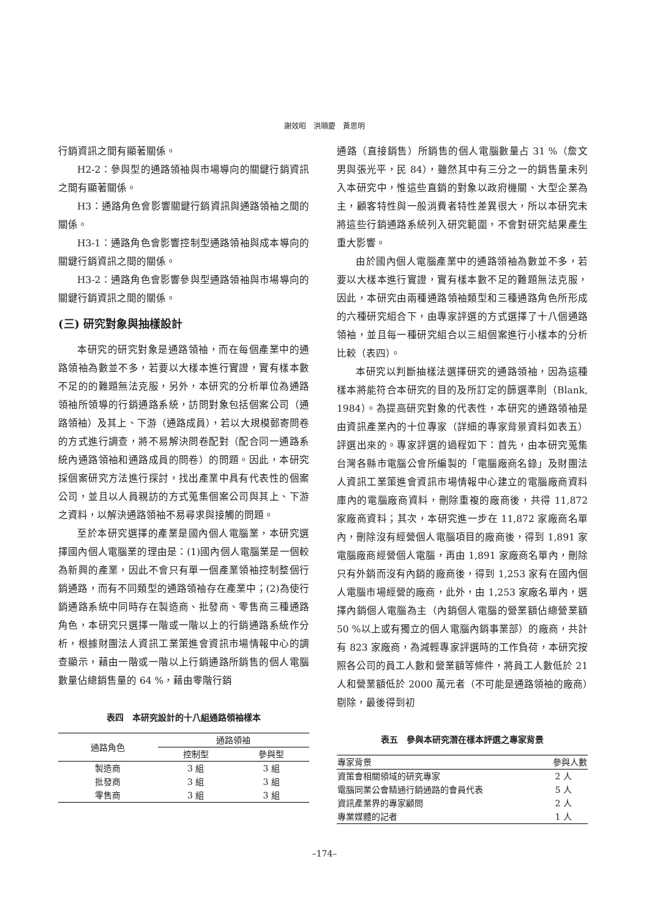謝效昭　洪順慶　黃思明
行銷資訊之間有顯著關係。
H2-2：參與型的通路領袖與市場導向的關鍵行銷資訊之間有顯著關係。
H3：通路角色會影響關鍵行銷資訊與通路領袖之間的關係。
H3-1：通路角色會影響控制型通路領袖與成本導向的關鍵行銷資訊之間的關係。
H3-2：通路角色會影響參與型通路領袖與市場導向的關鍵行銷資訊之間的關係。
(三) 研究對象與抽樣設計
本研究的研究對象是通路領袖，而在每個產業中的通路領袖為數並不多，若要以大樣本進行實證，實有樣本數不足的的難題無法克服，另外，本研究的分析單位為通路領袖所領導的行銷通路系統，訪問對象包括個案公司（通路領袖）及其上、下游（通路成員），若以大規模郵寄問卷的方式進行調查，將不易解決問卷配對（配合同一通路系統內通路領袖和通路成員的問卷）的問題。因此，本研究採個案研究方法進行探討，找出產業中具有代表性的個案公司，並且以人員親訪的方式蒐集個案公司與其上、下游之資料，以解決通路領袖不易尋求與接觸的問題。
至於本研究選擇的產業是國內個人電腦業，本研究選擇國內個人電腦業的理由是：(1)國內個人電腦業是一個較為新興的產業，因此不會只有單一個產業領袖控制整個行銷通路，而有不同類型的通路領袖存在產業中；(2)為使行銷通路系統中同時存在製造商、批發商、零售商三種通路角色，本研究只選擇一階或一階以上的行銷通路系統作分析，根據財團法人資訊工業策進會資訊市場情報中心的調查顯示，藉由一階或一階以上行銷通路所銷售的個人電腦數量佔總銷售量的 64 %，藉由零階行銷
表四　本研究設計的十八組通路領袖樣本
| 通路角色 | 通路領袖 | |
| --- | --- | --- |
| | 控制型 | 參與型 |
| 製造商 | 3 組 | 3 組 |
| 批發商 | 3 組 | 3 組 |
| 零售商 | 3 組 | 3 組 |
通路（直接銷售）所銷售的個人電腦數量占 31 %（詹文男與張光平，民 84），雖然其中有三分之一的銷售量未列入本研究中，惟這些直銷的對象以政府機關、大型企業為主，顧客特性與一般消費者特性差異很大，所以本研究未將這些行銷通路系統列入研究範圍，不會對研究結果產生重大影響。
由於國內個人電腦產業中的通路領袖為數並不多，若要以大樣本進行實證，實有樣本數不足的難題無法克服，因此，本研究由兩種通路領袖類型和三種通路角色所形成的六種研究組合下，由專家評選的方式選擇了十八個通路領袖，並且每一種研究組合以三組個案進行小樣本的分析比較（表四）。
本研究以判斷抽樣法選擇研究的通路領袖，因為這種樣本將能符合本研究的目的及所訂定的篩選準則（Blank, 1984）。為提高研究對象的代表性，本研究的通路領袖是由資訊產業內的十位專家（詳細的專家背景資料如表五）評選出來的。專家評選的過程如下：首先，由本研究蒐集台灣各縣市電腦公會所編製的「電腦廠商名錄」及財團法人資訊工業策進會資訊市場情報中心建立的電腦廠商資料庫內的電腦廠商資料，刪除重複的廠商後，共得 11,872 家廠商資料；其次，本研究進一步在 11,872 家廠商名單內，刪除沒有經營個人電腦項目的廠商後，得到 1,891 家電腦廠商經營個人電腦，再由 1,891 家廠商名單內，刪除只有外銷而沒有內銷的廠商後，得到 1,253 家有在國內個人電腦市場經營的廠商，此外，由 1,253 家廠名單內，選擇內銷個人電腦為主（內銷個人電腦的營業額佔總營業額 50 %以上或有獨立的個人電腦內銷事業部）的廠商，共計有 823 家廠商，為減輕專家評選時的工作負荷，本研究按照各公司的員工人數和營業額等條件，將員工人數低於 21 人和營業額低於 2000 萬元者（不可能是通路領袖的廠商）剔除，最後得到初
表五　參與本研究潛在樣本評選之專家背景
| 專家背景 | 參與人數 |
| --- | --- |
| 資策會相關領域的研究專家 | 2 人 |
| 電腦同業公會精通行銷通路的會員代表 | 5 人 |
| 資訊產業界的專家顧問 | 2 人 |
| 專業媒體的記者 | 1 人 |
–174–